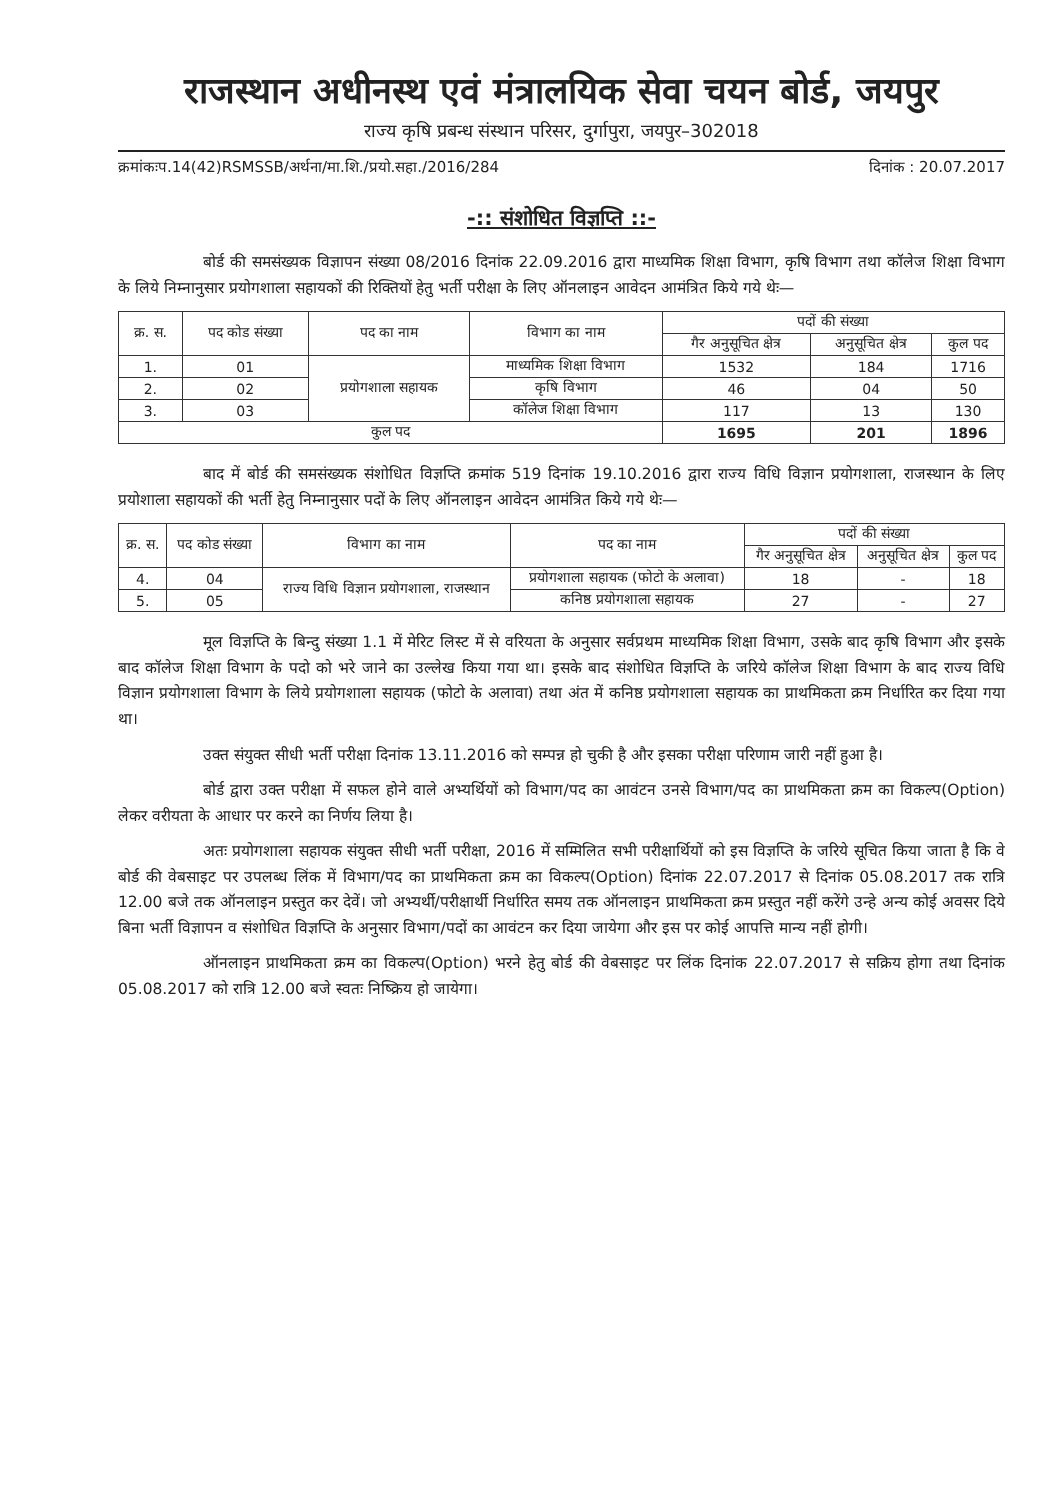राजस्थान अधीनस्थ एवं मंत्रालयिक सेवा चयन बोर्ड, जयपुर
राज्य कृषि प्रबन्ध संस्थान परिसर, दुर्गापुरा, जयपुर–302018
क्रमांकःप.14(42)RSMSSB/अर्थना/मा.शि./प्रयो.सहा./2016/284 दिनांक : 20.07.2017
-:: संशोधित विज्ञप्ति ::-
बोर्ड की समसंख्यक विज्ञापन संख्या 08/2016 दिनांक 22.09.2016 द्वारा माध्यमिक शिक्षा विभाग, कृषि विभाग तथा कॉलेज शिक्षा विभाग के लिये निम्नानुसार प्रयोगशाला सहायकों की रिक्तियों हेतु भर्ती परीक्षा के लिए ऑनलाइन आवेदन आमंत्रित किये गये थेः—
| क्र. स. | पद कोड संख्या | पद का नाम | विभाग का नाम | पदों की संख्या | | |
| --- | --- | --- | --- | --- | --- | --- |
| | | | | गैर अनुसूचित क्षेत्र | अनुसूचित क्षेत्र | कुल पद |
| 1. | 01 | प्रयोगशाला सहायक | माध्यमिक शिक्षा विभाग | 1532 | 184 | 1716 |
| 2. | 02 | | कृषि विभाग | 46 | 04 | 50 |
| 3. | 03 | | कॉलेज शिक्षा विभाग | 117 | 13 | 130 |
| कुल पद | | | | 1695 | 201 | 1896 |
बाद में बोर्ड की समसंख्यक संशोधित विज्ञप्ति क्रमांक 519 दिनांक 19.10.2016 द्वारा राज्य विधि विज्ञान प्रयोगशाला, राजस्थान के लिए प्रयोशाला सहायकों की भर्ती हेतु निम्नानुसार पदों के लिए ऑनलाइन आवेदन आमंत्रित किये गये थेः—
| क्र. स. | पद कोड संख्या | विभाग का नाम | पद का नाम | पदों की संख्या | | |
| --- | --- | --- | --- | --- | --- | --- |
| | | | | गैर अनुसूचित क्षेत्र | अनुसूचित क्षेत्र | कुल पद |
| 4. | 04 | राज्य विधि विज्ञान प्रयोगशाला, राजस्थान | प्रयोगशाला सहायक (फोटो के अलावा) | 18 | - | 18 |
| 5. | 05 | | कनिष्ठ प्रयोगशाला सहायक | 27 | - | 27 |
मूल विज्ञप्ति के बिन्दु संख्या 1.1 में मेरिट लिस्ट में से वरियता के अनुसार सर्वप्रथम माध्यमिक शिक्षा विभाग, उसके बाद कृषि विभाग और इसके बाद कॉलेज शिक्षा विभाग के पदो को भरे जाने का उल्लेख किया गया था। इसके बाद संशोधित विज्ञप्ति के जरिये कॉलेज शिक्षा विभाग के बाद राज्य विधि विज्ञान प्रयोगशाला विभाग के लिये प्रयोगशाला सहायक (फोटो के अलावा) तथा अंत में कनिष्ठ प्रयोगशाला सहायक का प्राथमिकता क्रम निर्धारित कर दिया गया था।
उक्त संयुक्त सीधी भर्ती परीक्षा दिनांक 13.11.2016 को सम्पन्न हो चुकी है और इसका परीक्षा परिणाम जारी नहीं हुआ है।
बोर्ड द्वारा उक्त परीक्षा में सफल होने वाले अभ्यर्थियों को विभाग/पद का आवंटन उनसे विभाग/पद का प्राथमिकता क्रम का विकल्प(Option) लेकर वरीयता के आधार पर करने का निर्णय लिया है।
अतः प्रयोगशाला सहायक संयुक्त सीधी भर्ती परीक्षा, 2016 में सम्मिलित सभी परीक्षार्थियों को इस विज्ञप्ति के जरिये सूचित किया जाता है कि वे बोर्ड की वेबसाइट पर उपलब्ध लिंक में विभाग/पद का प्राथमिकता क्रम का विकल्प(Option) दिनांक 22.07.2017 से दिनांक 05.08.2017 तक रात्रि 12.00 बजे तक ऑनलाइन प्रस्तुत कर देवें। जो अभ्यर्थी/परीक्षार्थी निर्धारित समय तक ऑनलाइन प्राथमिकता क्रम प्रस्तुत नहीं करेंगे उन्हे अन्य कोई अवसर दिये बिना भर्ती विज्ञापन व संशोधित विज्ञप्ति के अनुसार विभाग/पदों का आवंटन कर दिया जायेगा और इस पर कोई आपत्ति मान्य नहीं होगी।
ऑनलाइन प्राथमिकता क्रम का विकल्प(Option) भरने हेतु बोर्ड की वेबसाइट पर लिंक दिनांक 22.07.2017 से सक्रिय होगा तथा दिनांक 05.08.2017 को रात्रि 12.00 बजे स्वतः निष्क्रिय हो जायेगा।